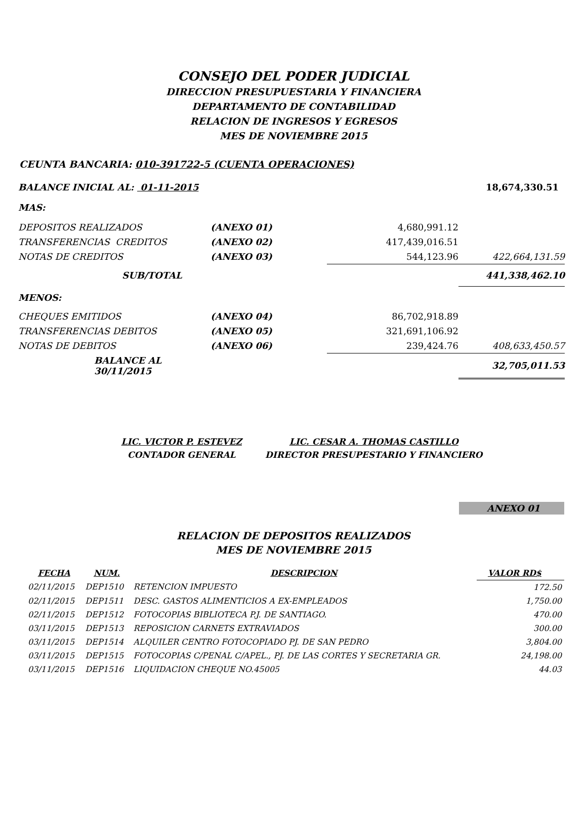CONSEJO DEL PODER JUDICIAL
DIRECCION PRESUPUESTARIA Y FINANCIERA
DEPARTAMENTO DE CONTABILIDAD
RELACION DE INGRESOS Y EGRESOS
MES DE NOVIEMBRE 2015
CEUNTA BANCARIA: 010-391722-5 (CUENTA OPERACIONES)
| BALANCE INICIAL AL: 01-11-2015 | | | 18,674,330.51 |
| MAS: | | | |
| DEPOSITOS REALIZADOS | (ANEXO 01) | 4,680,991.12 | |
| TRANSFERENCIAS CREDITOS | (ANEXO 02) | 417,439,016.51 | |
| NOTAS DE CREDITOS | (ANEXO 03) | 544,123.96 | 422,664,131.59 |
| SUB/TOTAL | | | 441,338,462.10 |
| MENOS: | | | |
| CHEQUES EMITIDOS | (ANEXO 04) | 86,702,918.89 | |
| TRANSFERENCIAS DEBITOS | (ANEXO 05) | 321,691,106.92 | |
| NOTAS DE DEBITOS | (ANEXO 06) | 239,424.76 | 408,633,450.57 |
| BALANCE AL 30/11/2015 | | | 32,705,011.53 |
| LIC. VICTOR P. ESTEVEZ | LIC. CESAR A. THOMAS CASTILLO |
| CONTADOR GENERAL | DIRECTOR PRESUPESTARIO Y FINANCIERO |
ANEXO 01
RELACION DE DEPOSITOS REALIZADOS
MES DE NOVIEMBRE 2015
| FECHA | NUM. | DESCRIPCION | VALOR RD$ |
| --- | --- | --- | --- |
| 02/11/2015 | DEP1510 | RETENCION IMPUESTO | 172.50 |
| 02/11/2015 | DEP1511 | DESC. GASTOS ALIMENTICIOS A EX-EMPLEADOS | 1,750.00 |
| 02/11/2015 | DEP1512 | FOTOCOPIAS BIBLIOTECA P.J. DE SANTIAGO. | 470.00 |
| 03/11/2015 | DEP1513 | REPOSICION CARNETS EXTRAVIADOS | 300.00 |
| 03/11/2015 | DEP1514 | ALQUILER CENTRO FOTOCOPIADO PJ. DE SAN PEDRO | 3,804.00 |
| 03/11/2015 | DEP1515 | FOTOCOPIAS C/PENAL C/APEL., PJ. DE LAS CORTES Y SECRETARIA GR. | 24,198.00 |
| 03/11/2015 | DEP1516 | LIQUIDACION CHEQUE NO.45005 | 44.03 |